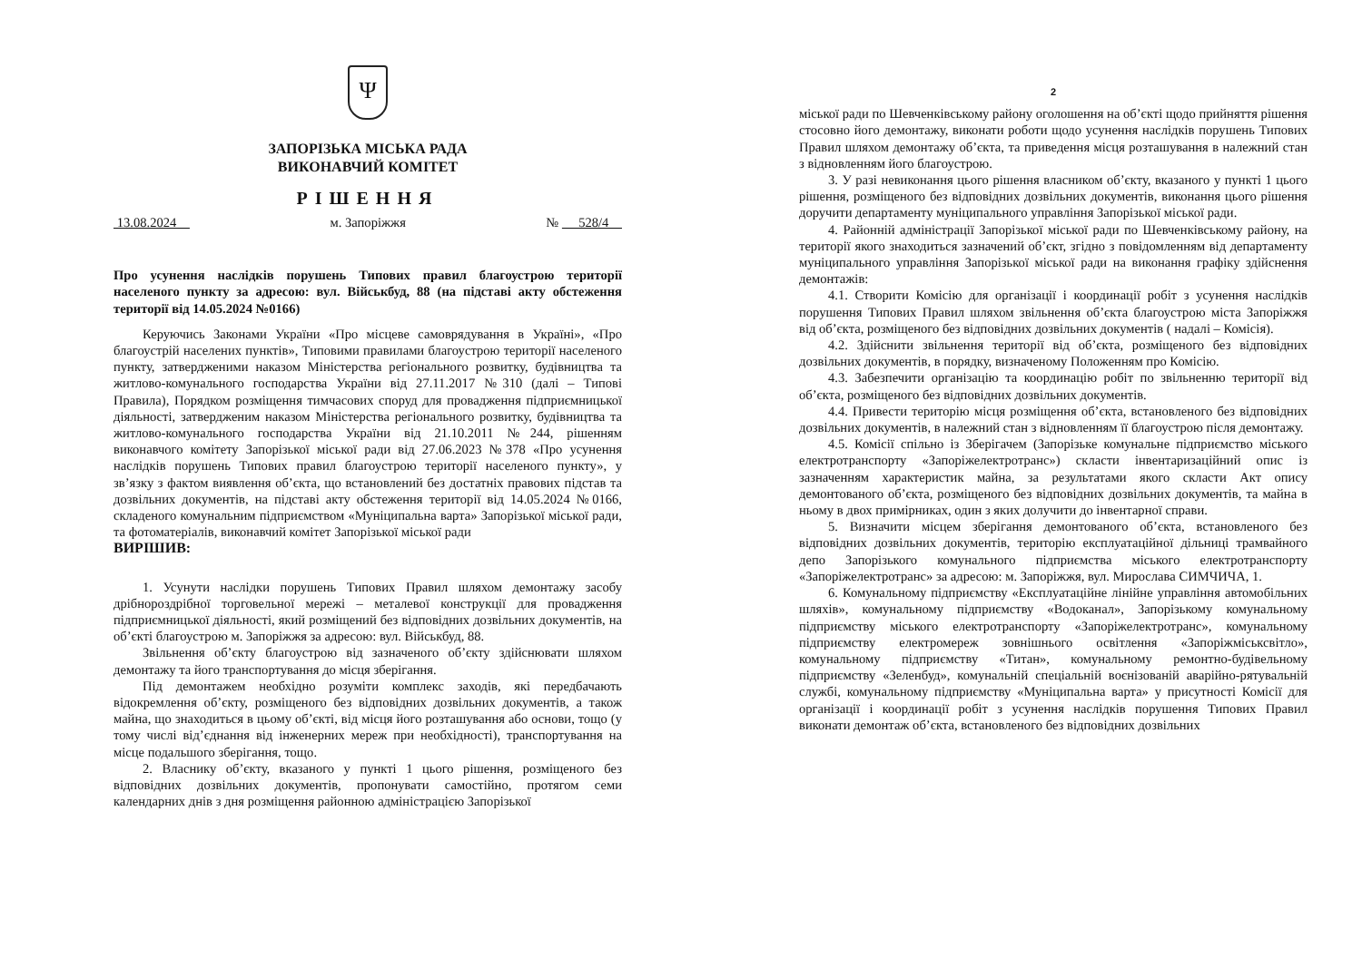Ψ
ЗАПОРІЗЬКА МІСЬКА РАДА
ВИКОНАВЧИЙ КОМІТЕТ
РІШЕННЯ
13.08.2024 м. Запоріжжя № 528/4
Про усунення наслідків порушень Типових правил благоустрою території населеного пункту за адресою: вул. Військбуд, 88 (на підставі акту обстеження території від 14.05.2024 №0166)
Керуючись Законами України «Про місцеве самоврядування в Україні», «Про благоустрій населених пунктів», Типовими правилами благоустрою території населеного пункту, затвердженими наказом Міністерства регіонального розвитку, будівництва та житлово-комунального господарства України від 27.11.2017 №310 (далі – Типові Правила), Порядком розміщення тимчасових споруд для провадження підприємницької діяльності, затвердженим наказом Міністерства регіонального розвитку, будівництва та житлово-комунального господарства України від 21.10.2011 №244, рішенням виконавчого комітету Запорізької міської ради від 27.06.2023 №378 «Про усунення наслідків порушень Типових правил благоустрою території населеного пункту», у зв’язку з фактом виявлення об’єкта, що встановлений без достатніх правових підстав та дозвільних документів, на підставі акту обстеження території від 14.05.2024 №0166, складеного комунальним підприємством «Муніципальна варта» Запорізької міської ради, та фотоматеріалів, виконавчий комітет Запорізької міської ради
ВИРІШИВ:
1. Усунути наслідки порушень Типових Правил шляхом демонтажу засобу дрібнороздрібної торговельної мережі – металевої конструкції для провадження підприємницької діяльності, який розміщений без відповідних дозвільних документів, на об’єкті благоустрою м. Запоріжжя за адресою: вул. Військбуд, 88.
Звільнення об’єкту благоустрою від зазначеного об’єкту здійснювати шляхом демонтажу та його транспортування до місця зберігання.
Під демонтажем необхідно розуміти комплекс заходів, які передбачають відокремлення об’єкту, розміщеного без відповідних дозвільних документів, а також майна, що знаходиться в цьому об’єкті, від місця його розташування або основи, тощо (у тому числі від’єднання від інженерних мереж при необхідності), транспортування на місце подальшого зберігання, тощо.
2. Власнику об’єкту, вказаного у пункті 1 цього рішення, розміщеного без відповідних дозвільних документів, пропонувати самостійно, протягом семи календарних днів з дня розміщення районною адміністрацією Запорізької
2
міської ради по Шевченківському району оголошення на об’єкті щодо прийняття рішення стосовно його демонтажу, виконати роботи щодо усунення наслідків порушень Типових Правил шляхом демонтажу об’єкта, та приведення місця розташування в належний стан з відновленням його благоустрою.
3. У разі невиконання цього рішення власником об’єкту, вказаного у пункті 1 цього рішення, розміщеного без відповідних дозвільних документів, виконання цього рішення доручити департаменту муніципального управління Запорізької міської ради.
4. Районній адміністрації Запорізької міської ради по Шевченківському району, на території якого знаходиться зазначений об’єкт, згідно з повідомленням від департаменту муніципального управління Запорізької міської ради на виконання графіку здійснення демонтажів:
4.1. Створити Комісію для організації і координації робіт з усунення наслідків порушення Типових Правил шляхом звільнення об’єкта благоустрою міста Запоріжжя від об’єкта, розміщеного без відповідних дозвільних документів ( надалі – Комісія).
4.2. Здійснити звільнення території від об’єкта, розміщеного без відповідних дозвільних документів, в порядку, визначеному Положенням про Комісію.
4.3. Забезпечити організацію та координацію робіт по звільненню території від об’єкта, розміщеного без відповідних дозвільних документів.
4.4. Привести територію місця розміщення об’єкта, встановленого без відповідних дозвільних документів, в належний стан з відновленням її благоустрою після демонтажу.
4.5. Комісії спільно із Зберігачем (Запорізьке комунальне підприємство міського електротранспорту «Запоріжелектротранс») скласти інвентаризаційний опис із зазначенням характеристик майна, за результатами якого скласти Акт опису демонтованого об’єкта, розміщеного без відповідних дозвільних документів, та майна в ньому в двох примірниках, один з яких долучити до інвентарної справи.
5. Визначити місцем зберігання демонтованого об’єкта, встановленого без відповідних дозвільних документів, територію експлуатаційної дільниці трамвайного депо Запорізького комунального підприємства міського електротранспорту «Запоріжелектротранс» за адресою: м. Запоріжжя, вул. Мирослава СИМЧИЧА, 1.
6. Комунальному підприємству «Експлуатаційне лінійне управління автомобільних шляхів», комунальному підприємству «Водоканал», Запорізькому комунальному підприємству міського електротранспорту «Запоріжелектротранс», комунальному підприємству електромереж зовнішнього освітлення «Запоріжміськсвітло», комунальному підприємству «Титан», комунальному ремонтно-будівельному підприємству «Зеленбуд», комунальній спеціальній воєнізованій аварійно-рятувальній службі, комунальному підприємству «Муніципальна варта» у присутності Комісії для організації і координації робіт з усунення наслідків порушення Типових Правил виконати демонтаж об’єкта, встановленого без відповідних дозвільних